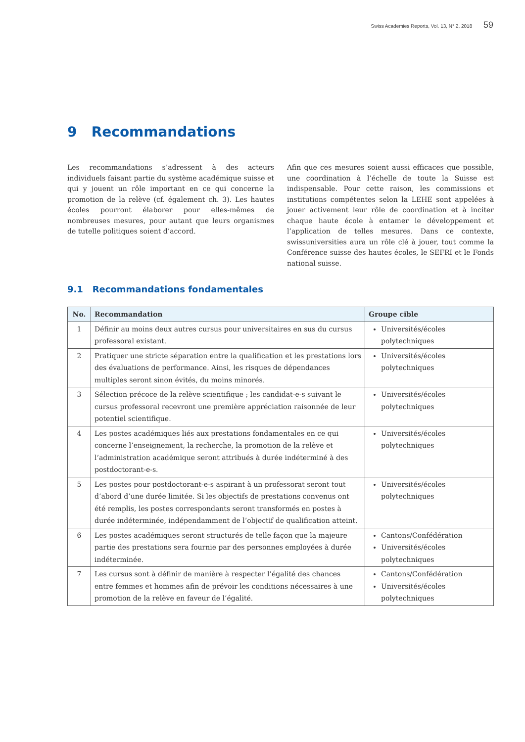Swiss Academies Reports, Vol. 13, N° 2, 2018 59
9 Recommandations
Les recommandations s’adressent à des acteurs individuels faisant partie du système académique suisse et qui y jouent un rôle important en ce qui concerne la promotion de la relève (cf. également ch. 3). Les hautes écoles pourront élaborer pour elles-mêmes de nombreuses mesures, pour autant que leurs organismes de tutelle politiques soient d’accord.
Afin que ces mesures soient aussi efficaces que possible, une coordination à l’échelle de toute la Suisse est indispensable. Pour cette raison, les commissions et institutions compétentes selon la LEHE sont appelées à jouer activement leur rôle de coordination et à inciter chaque haute école à entamer le développement et l’application de telles mesures. Dans ce contexte, swissuniversities aura un rôle clé à jouer, tout comme la Conférence suisse des hautes écoles, le SEFRI et le Fonds national suisse.
9.1 Recommandations fondamentales
| No. | Recommandation | Groupe cible |
| --- | --- | --- |
| 1 | Définir au moins deux autres cursus pour universitaires en sus du cursus professoral existant. | Universités/écoles polytechniques |
| 2 | Pratiquer une stricte séparation entre la qualification et les prestations lors des évaluations de performance. Ainsi, les risques de dépendances multiples seront sinon évités, du moins minorés. | Universités/écoles polytechniques |
| 3 | Sélection précoce de la relève scientifique ; les candidat-e-s suivant le cursus professoral recevront une première appréciation raisonnée de leur potentiel scientifique. | Universités/écoles polytechniques |
| 4 | Les postes académiques liés aux prestations fondamentales en ce qui concerne l’enseignement, la recherche, la promotion de la relève et l’administration académique seront attribués à durée indéterminé à des postdoctorant-e-s. | Universités/écoles polytechniques |
| 5 | Les postes pour postdoctorant-e-s aspirant à un professorat seront tout d’abord d’une durée limitée. Si les objectifs de prestations convenus ont été remplis, les postes correspondants seront transformés en postes à durée indéterminée, indépendamment de l’objectif de qualification atteint. | Universités/écoles polytechniques |
| 6 | Les postes académiques seront structurés de telle façon que la majeure partie des prestations sera fournie par des personnes employées à durée indéterminée. | Cantons/Confédération Universités/écoles polytechniques |
| 7 | Les cursus sont à définir de manière à respecter l’égalité des chances entre femmes et hommes afin de prévoir les conditions nécessaires à une promotion de la relève en faveur de l’égalité. | Cantons/Confédération Universités/écoles polytechniques |